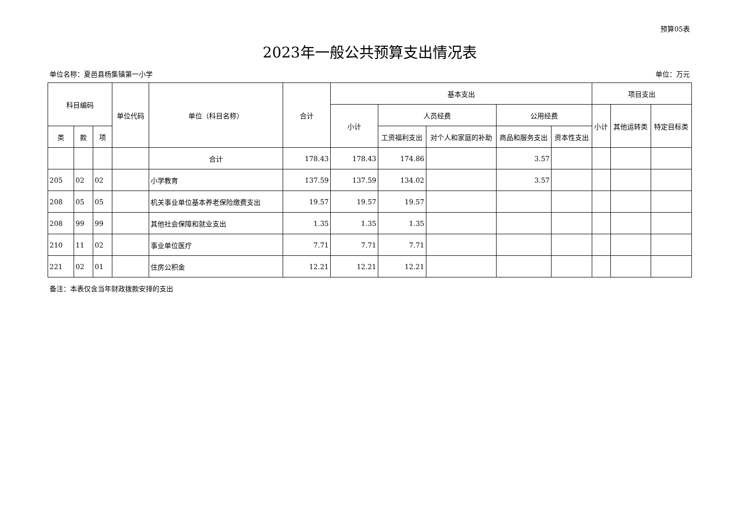预算05表
2023年一般公共预算支出情况表
单位名称：夏邑县杨集镇第一小学 单位：万元
| 科目编码 | | | 单位代码 | 单位（科目名称） | 合计 | 基本支出 | | | | | 项目支出 | | |
| --- | --- | --- | --- | --- | --- | --- | --- | --- | --- | --- | --- | --- | --- |
| | | | | | | 小计 | 人员经费 | | 公用经费 | | 小计 | 其他运转类 | 特定目标类 |
| 类 | 款 | 项 | | | | | 工资福利支出 | 对个人和家庭的补助 | 商品和服务支出 | 资本性支出 | | | |
| | | | | 合计 | 178.43 | 178.43 | 174.86 | | 3.57 | | | | |
| 205 | 02 | 02 | | 小学教育 | 137.59 | 137.59 | 134.02 | | 3.57 | | | | |
| 208 | 05 | 05 | | 机关事业单位基本养老保险缴费支出 | 19.57 | 19.57 | 19.57 | | | | | | |
| 208 | 99 | 99 | | 其他社会保障和就业支出 | 1.35 | 1.35 | 1.35 | | | | | | |
| 210 | 11 | 02 | | 事业单位医疗 | 7.71 | 7.71 | 7.71 | | | | | | |
| 221 | 02 | 01 | | 住房公积金 | 12.21 | 12.21 | 12.21 | | | | | | |
备注：本表仅含当年财政拨款安排的支出